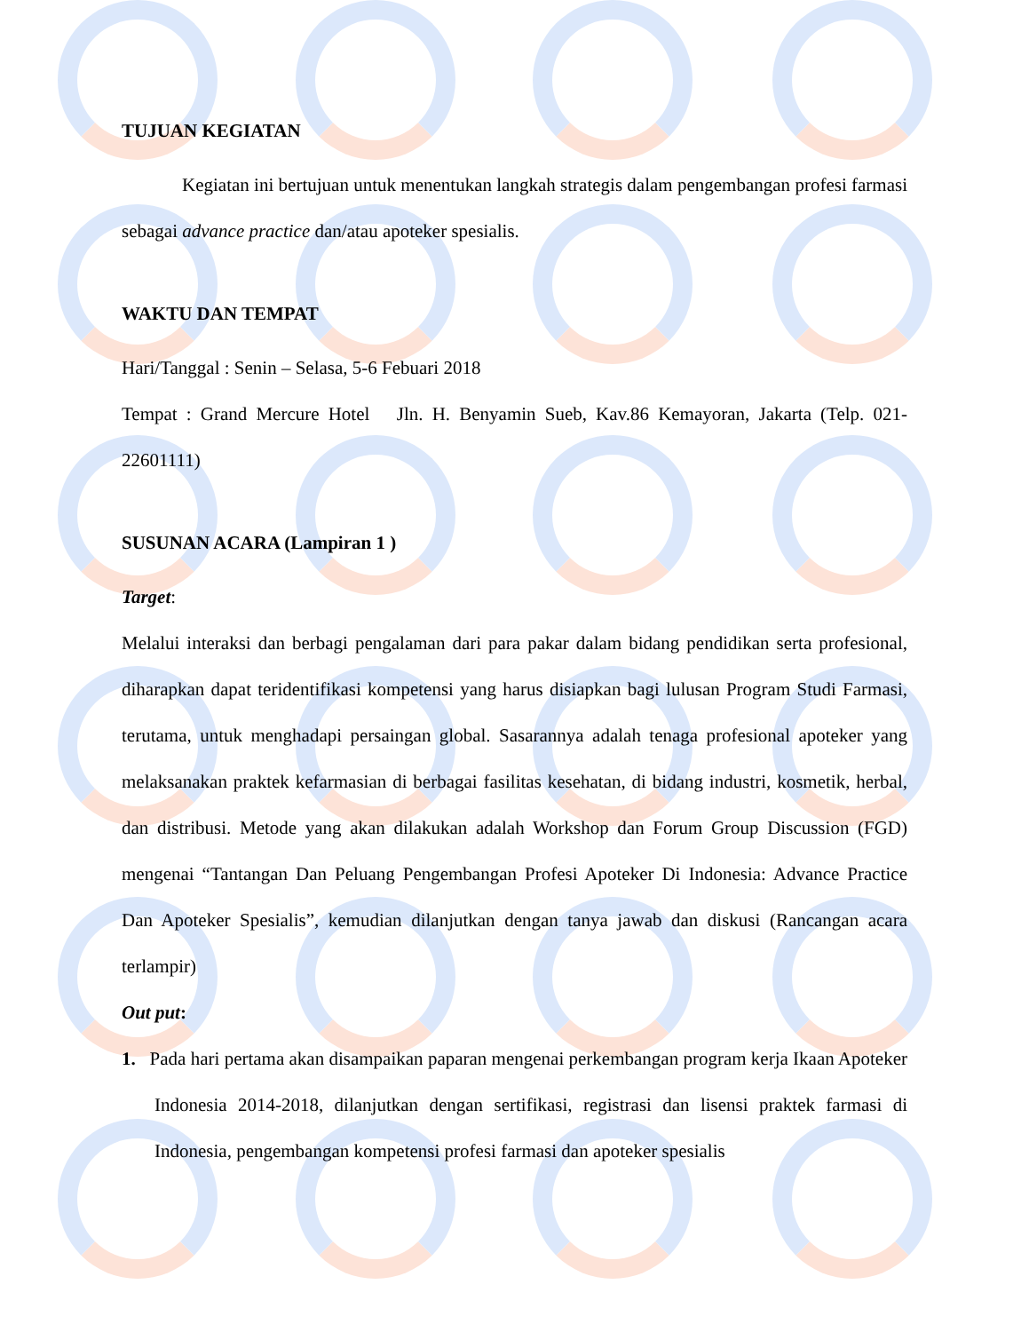TUJUAN KEGIATAN
Kegiatan ini bertujuan untuk menentukan langkah strategis dalam pengembangan profesi farmasi sebagai advance practice dan/atau apoteker spesialis.
WAKTU DAN TEMPAT
Hari/Tanggal : Senin – Selasa, 5-6 Febuari 2018
Tempat : Grand Mercure Hotel Jln. H. Benyamin Sueb, Kav.86 Kemayoran, Jakarta (Telp. 021-22601111)
SUSUNAN ACARA (Lampiran 1 )
Target:
Melalui interaksi dan berbagi pengalaman dari para pakar dalam bidang pendidikan serta profesional, diharapkan dapat teridentifikasi kompetensi yang harus disiapkan bagi lulusan Program Studi Farmasi, terutama, untuk menghadapi persaingan global. Sasarannya adalah tenaga profesional apoteker yang melaksanakan praktek kefarmasian di berbagai fasilitas kesehatan, di bidang industri, kosmetik, herbal, dan distribusi. Metode yang akan dilakukan adalah Workshop dan Forum Group Discussion (FGD) mengenai “Tantangan Dan Peluang Pengembangan Profesi Apoteker Di Indonesia: Advance Practice Dan Apoteker Spesialis”, kemudian dilanjutkan dengan tanya jawab dan diskusi (Rancangan acara terlampir)
Out put:
1. Pada hari pertama akan disampaikan paparan mengenai perkembangan program kerja Ikaan Apoteker Indonesia 2014-2018, dilanjutkan dengan sertifikasi, registrasi dan lisensi praktek farmasi di Indonesia, pengembangan kompetensi profesi farmasi dan apoteker spesialis